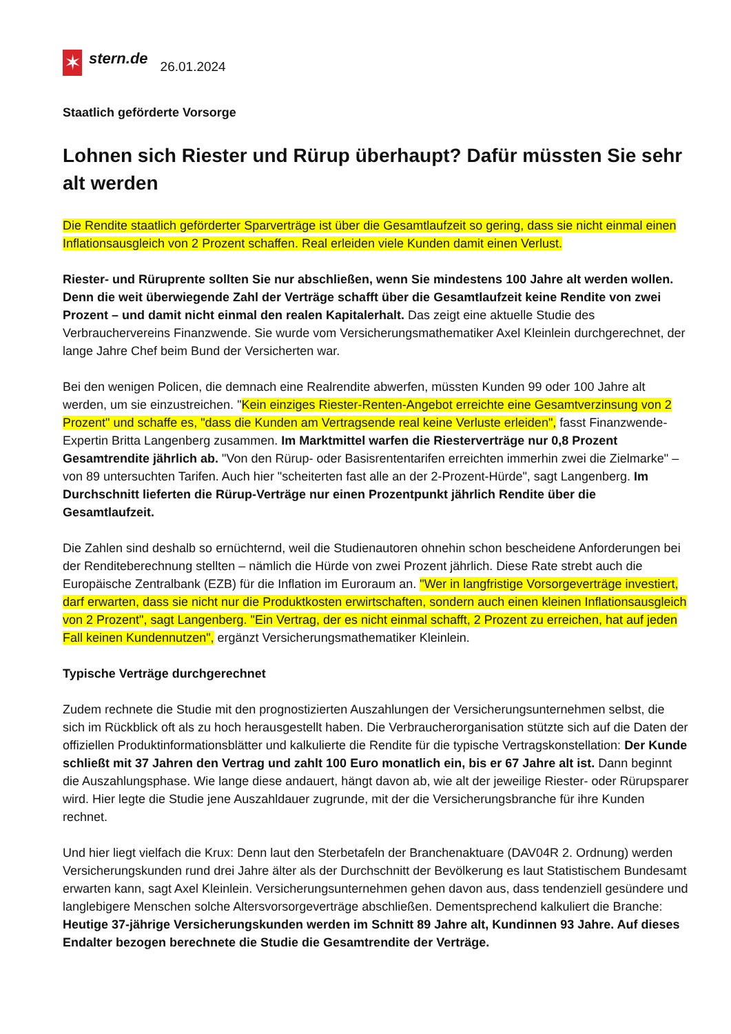✶
stern.de
26.01.2024
Staatlich geförderte Vorsorge
Lohnen sich Riester und Rürup überhaupt? Dafür müssten Sie sehr alt werden
Die Rendite staatlich geförderter Sparverträge ist über die Gesamtlaufzeit so gering, dass sie nicht einmal einen Inflationsausgleich von 2 Prozent schaffen. Real erleiden viele Kunden damit einen Verlust.
Riester- und Rüruprente sollten Sie nur abschließen, wenn Sie mindestens 100 Jahre alt werden wollen. Denn die weit überwiegende Zahl der Verträge schafft über die Gesamtlaufzeit keine Rendite von zwei Prozent – und damit nicht einmal den realen Kapitalerhalt. Das zeigt eine aktuelle Studie des Verbrauchervereins Finanzwende. Sie wurde vom Versicherungsmathematiker Axel Kleinlein durchgerechnet, der lange Jahre Chef beim Bund der Versicherten war.
Bei den wenigen Policen, die demnach eine Realrendite abwerfen, müssten Kunden 99 oder 100 Jahre alt werden, um sie einzustreichen. "Kein einziges Riester-Renten-Angebot erreichte eine Gesamtverzinsung von 2 Prozent" und schaffe es, "dass die Kunden am Vertragsende real keine Verluste erleiden", fasst Finanzwende-Expertin Britta Langenberg zusammen. Im Marktmittel warfen die Riesterverträge nur 0,8 Prozent Gesamtrendite jährlich ab. "Von den Rürup- oder Basisrententarifen erreichten immerhin zwei die Zielmarke" – von 89 untersuchten Tarifen. Auch hier "scheiterten fast alle an der 2-Prozent-Hürde", sagt Langenberg. Im Durchschnitt lieferten die Rürup-Verträge nur einen Prozentpunkt jährlich Rendite über die Gesamtlaufzeit.
Die Zahlen sind deshalb so ernüchternd, weil die Studienautoren ohnehin schon bescheidene Anforderungen bei der Renditeberechnung stellten – nämlich die Hürde von zwei Prozent jährlich. Diese Rate strebt auch die Europäische Zentralbank (EZB) für die Inflation im Euroraum an. "Wer in langfristige Vorsorgeverträge investiert, darf erwarten, dass sie nicht nur die Produktkosten erwirtschaften, sondern auch einen kleinen Inflationsausgleich von 2 Prozent", sagt Langenberg. "Ein Vertrag, der es nicht einmal schafft, 2 Prozent zu erreichen, hat auf jeden Fall keinen Kundennutzen", ergänzt Versicherungsmathematiker Kleinlein.
Typische Verträge durchgerechnet
Zudem rechnete die Studie mit den prognostizierten Auszahlungen der Versicherungsunternehmen selbst, die sich im Rückblick oft als zu hoch herausgestellt haben. Die Verbraucherorganisation stützte sich auf die Daten der offiziellen Produktinformationsblätter und kalkulierte die Rendite für die typische Vertragskonstellation: Der Kunde schließt mit 37 Jahren den Vertrag und zahlt 100 Euro monatlich ein, bis er 67 Jahre alt ist. Dann beginnt die Auszahlungsphase. Wie lange diese andauert, hängt davon ab, wie alt der jeweilige Riester- oder Rürupsparer wird. Hier legte die Studie jene Auszahldauer zugrunde, mit der die Versicherungsbranche für ihre Kunden rechnet.
Und hier liegt vielfach die Krux: Denn laut den Sterbetafeln der Branchenaktuare (DAV04R 2. Ordnung) werden Versicherungskunden rund drei Jahre älter als der Durchschnitt der Bevölkerung es laut Statistischem Bundesamt erwarten kann, sagt Axel Kleinlein. Versicherungsunternehmen gehen davon aus, dass tendenziell gesündere und langlebigere Menschen solche Altersvorsorgeverträge abschließen. Dementsprechend kalkuliert die Branche: Heutige 37-jährige Versicherungskunden werden im Schnitt 89 Jahre alt, Kundinnen 93 Jahre. Auf dieses Endalter bezogen berechnete die Studie die Gesamtrendite der Verträge.